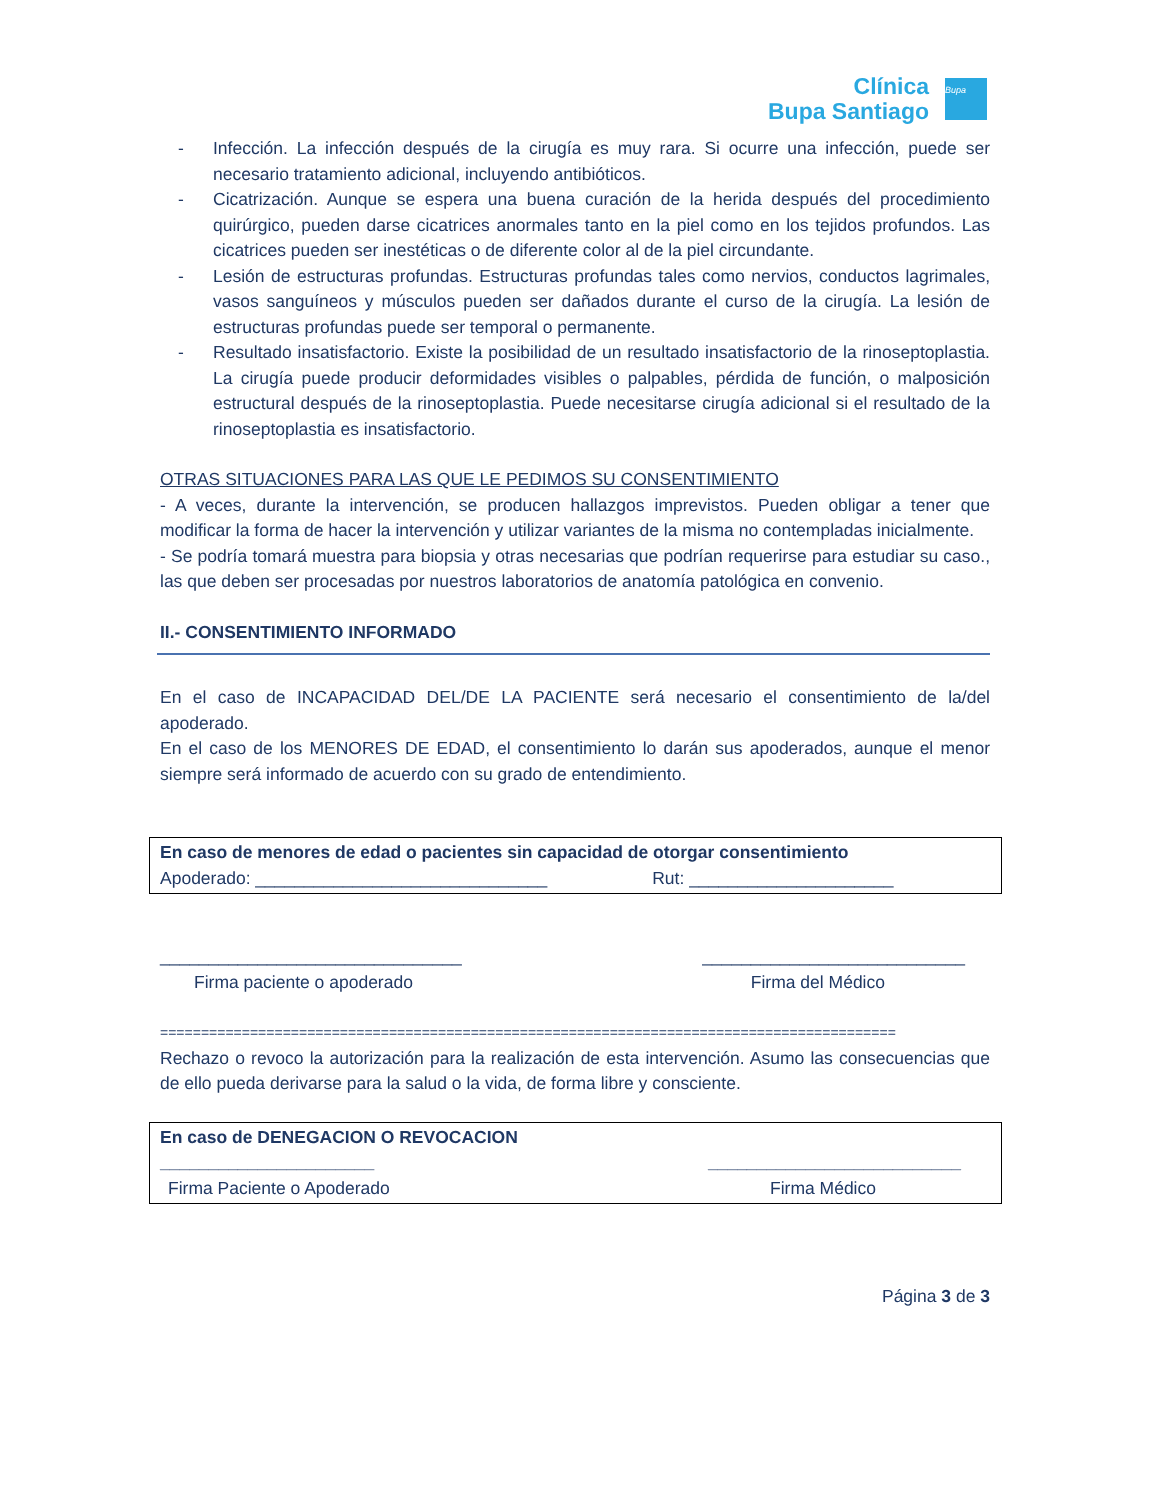Clínica
Bupa Santiago
Bupa
- Infección. La infección después de la cirugía es muy rara. Si ocurre una infección, puede ser necesario tratamiento adicional, incluyendo antibióticos.
- Cicatrización. Aunque se espera una buena curación de la herida después del procedimiento quirúrgico, pueden darse cicatrices anormales tanto en la piel como en los tejidos profundos. Las cicatrices pueden ser inestéticas o de diferente color al de la piel circundante.
- Lesión de estructuras profundas. Estructuras profundas tales como nervios, conductos lagrimales, vasos sanguíneos y músculos pueden ser dañados durante el curso de la cirugía. La lesión de estructuras profundas puede ser temporal o permanente.
- Resultado insatisfactorio. Existe la posibilidad de un resultado insatisfactorio de la rinoseptoplastia. La cirugía puede producir deformidades visibles o palpables, pérdida de función, o malposición estructural después de la rinoseptoplastia. Puede necesitarse cirugía adicional si el resultado de la rinoseptoplastia es insatisfactorio.
OTRAS SITUACIONES PARA LAS QUE LE PEDIMOS SU CONSENTIMIENTO
- A veces, durante la intervención, se producen hallazgos imprevistos. Pueden obligar a tener que modificar la forma de hacer la intervención y utilizar variantes de la misma no contempladas inicialmente.
- Se podría tomará muestra para biopsia y otras necesarias que podrían requerirse para estudiar su caso., las que deben ser procesadas por nuestros laboratorios de anatomía patológica en convenio.
II.- CONSENTIMIENTO INFORMADO
En el caso de INCAPACIDAD DEL/DE LA PACIENTE será necesario el consentimiento de la/del apoderado.
En el caso de los MENORES DE EDAD, el consentimiento lo darán sus apoderados, aunque el menor siempre será informado de acuerdo con su grado de entendimiento.
En caso de menores de edad o pacientes sin capacidad de otorgar consentimiento
Apoderado: ______________________________ Rut: _____________________
_______________________________ ___________________________
Firma paciente o apoderado Firma del Médico
==========================================================================================
Rechazo o revoco la autorización para la realización de esta intervención. Asumo las consecuencias que de ello pueda derivarse para la salud o la vida, de forma libre y consciente.
En caso de DENEGACION O REVOCACION
______________________ __________________________
Firma Paciente o Apoderado Firma Médico
Página 3 de 3